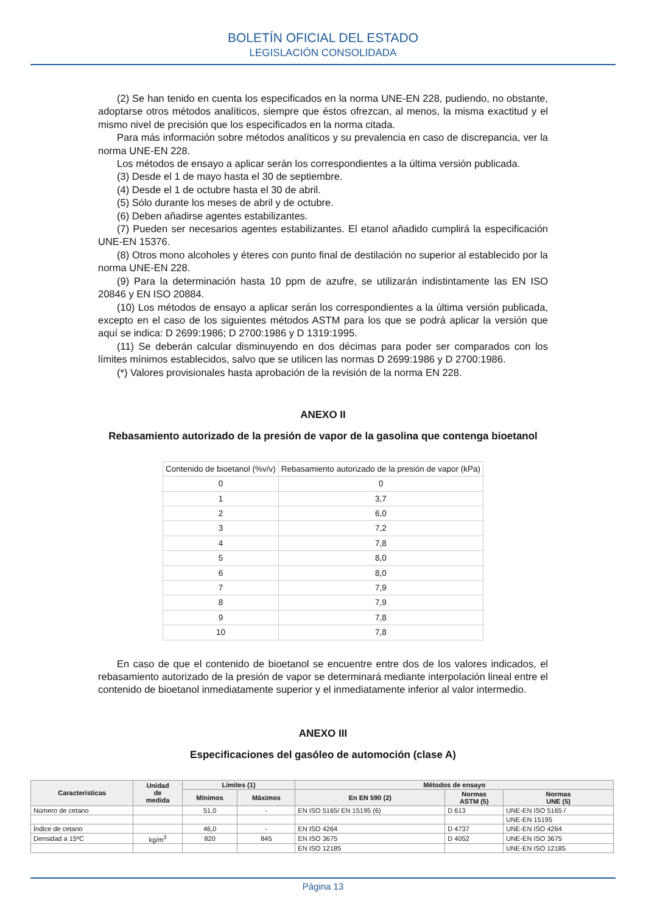BOLETÍN OFICIAL DEL ESTADO
LEGISLACIÓN CONSOLIDADA
(2) Se han tenido en cuenta los especificados en la norma UNE-EN 228, pudiendo, no obstante, adoptarse otros métodos analíticos, siempre que éstos ofrezcan, al menos, la misma exactitud y el mismo nivel de precisión que los especificados en la norma citada.
Para más información sobre métodos analíticos y su prevalencia en caso de discrepancia, ver la norma UNE-EN 228.
Los métodos de ensayo a aplicar serán los correspondientes a la última versión publicada.
(3) Desde el 1 de mayo hasta el 30 de septiembre.
(4) Desde el 1 de octubre hasta el 30 de abril.
(5) Sólo durante los meses de abril y de octubre.
(6) Deben añadirse agentes estabilizantes.
(7) Pueden ser necesarios agentes estabilizantes. El etanol añadido cumplirá la especificación UNE-EN 15376.
(8) Otros mono alcoholes y éteres con punto final de destilación no superior al establecido por la norma UNE-EN 228.
(9) Para la determinación hasta 10 ppm de azufre, se utilizarán indistintamente las EN ISO 20846 y EN ISO 20884.
(10) Los métodos de ensayo a aplicar serán los correspondientes a la última versión publicada, excepto en el caso de los siguientes métodos ASTM para los que se podrá aplicar la versión que aquí se indica: D 2699:1986; D 2700:1986 y D 1319:1995.
(11) Se deberán calcular disminuyendo en dos décimas para poder ser comparados con los límites mínimos establecidos, salvo que se utilicen las normas D 2699:1986 y D 2700:1986.
(*) Valores provisionales hasta aprobación de la revisión de la norma EN 228.
ANEXO II
Rebasamiento autorizado de la presión de vapor de la gasolina que contenga bioetanol
| Contenido de bioetanol (%v/v) | Rebasamiento autorizado de la presión de vapor (kPa) |
| --- | --- |
| 0 | 0 |
| 1 | 3,7 |
| 2 | 6,0 |
| 3 | 7,2 |
| 4 | 7,8 |
| 5 | 8,0 |
| 6 | 8,0 |
| 7 | 7,9 |
| 8 | 7,9 |
| 9 | 7,8 |
| 10 | 7,8 |
En caso de que el contenido de bioetanol se encuentre entre dos de los valores indicados, el rebasamiento autorizado de la presión de vapor se determinará mediante interpolación lineal entre el contenido de bioetanol inmediatamente superior y el inmediatamente inferior al valor intermedio.
ANEXO III
Especificaciones del gasóleo de automoción (clase A)
| Características | Unidad de medida | Límites (1) | | Métodos de ensayo | | |
| --- | --- | --- | --- | --- | --- | --- |
| | | Mínimos | Máximos | En EN 590 (2) | Normas ASTM (5) | Normas UNE (5) |
| Número de cetano | | 51,0 | - | EN ISO 5165/ EN 15195 (6) | D 613 | UNE-EN ISO 5165 / |
| | | | | | | UNE-EN 15195 |
| Índice de cetano | | 46,0 | - | EN ISO 4264 | D 4737 | UNE-EN ISO 4264 |
| Densidad a 15ºC | kg/m<sup>3</sup> | 820 | 845 | EN ISO 3675 | D 4052 | UNE-EN ISO 3675 |
| | | | | EN ISO 12185 | | UNE-EN ISO 12185 |
Página 13